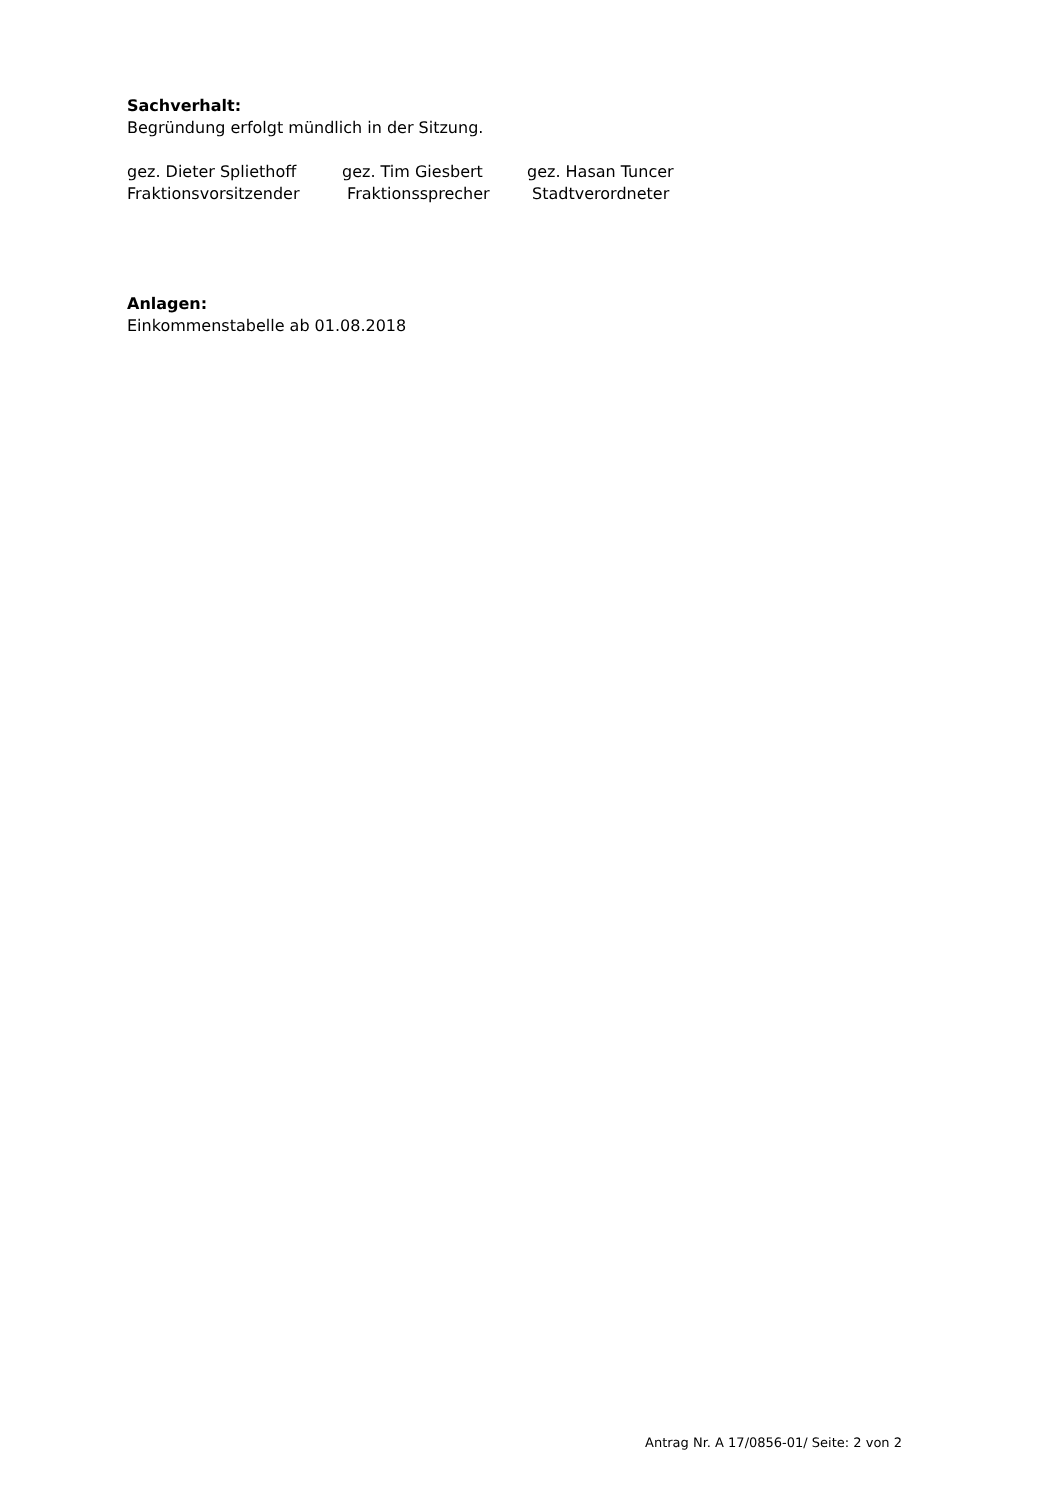Sachverhalt:
Begründung erfolgt mündlich in der Sitzung.
gez. Dieter Spliethoff
gez. Tim Giesbert
gez. Hasan Tuncer
Fraktionsvorsitzender
Fraktionssprecher
Stadtverordneter
Anlagen:
Einkommenstabelle ab 01.08.2018
Antrag Nr. A 17/0856-01/ Seite: 2 von 2